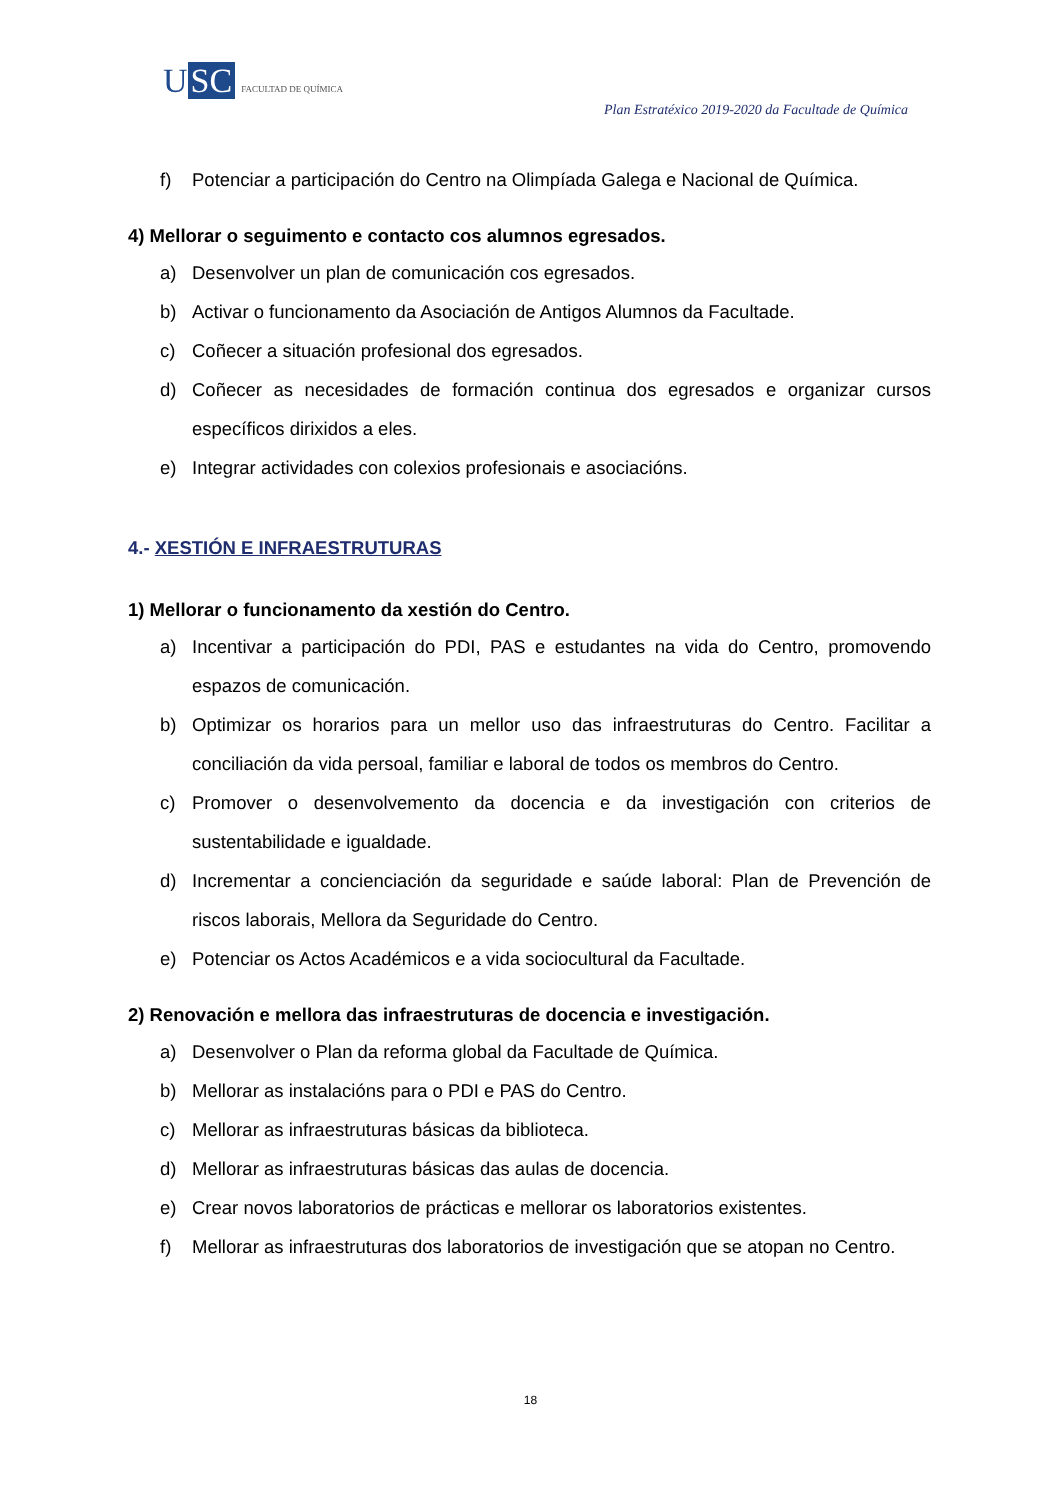U SC
FACULTAD DE QUÍMICA
Plan Estratéxico 2019-2020 da Facultade de Química
f) Potenciar a participación do Centro na Olimpíada Galega e Nacional de Química.
4) Mellorar o seguimento e contacto cos alumnos egresados.
a) Desenvolver un plan de comunicación cos egresados.
b) Activar o funcionamento da Asociación de Antigos Alumnos da Facultade.
c) Coñecer a situación profesional dos egresados.
d) Coñecer as necesidades de formación continua dos egresados e organizar cursos específicos dirixidos a eles.
e) Integrar actividades con colexios profesionais e asociacións.
4.- XESTIÓN E INFRAESTRUTURAS
1) Mellorar o funcionamento da xestión do Centro.
a) Incentivar a participación do PDI, PAS e estudantes na vida do Centro, promovendo espazos de comunicación.
b) Optimizar os horarios para un mellor uso das infraestruturas do Centro. Facilitar a conciliación da vida persoal, familiar e laboral de todos os membros do Centro.
c) Promover o desenvolvemento da docencia e da investigación con criterios de sustentabilidade e igualdade.
d) Incrementar a concienciación da seguridade e saúde laboral: Plan de Prevención de riscos laborais, Mellora da Seguridade do Centro.
e) Potenciar os Actos Académicos e a vida sociocultural da Facultade.
2) Renovación e mellora das infraestruturas de docencia e investigación.
a) Desenvolver o Plan da reforma global da Facultade de Química.
b) Mellorar as instalacións para o PDI e PAS do Centro.
c) Mellorar as infraestruturas básicas da biblioteca.
d) Mellorar as infraestruturas básicas das aulas de docencia.
e) Crear novos laboratorios de prácticas e mellorar os laboratorios existentes.
f) Mellorar as infraestruturas dos laboratorios de investigación que se atopan no Centro.
18